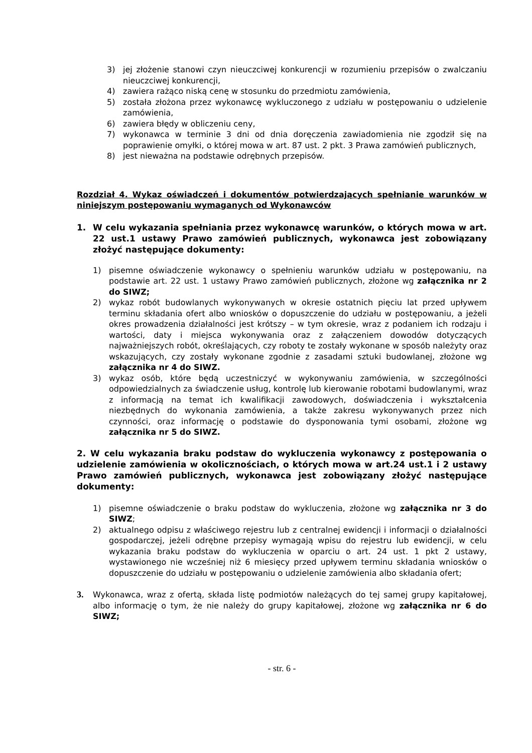3) jej złożenie stanowi czyn nieuczciwej konkurencji w rozumieniu przepisów o zwalczaniu nieuczciwej konkurencji,
4) zawiera rażąco niską cenę w stosunku do przedmiotu zamówienia,
5) została złożona przez wykonawcę wykluczonego z udziału w postępowaniu o udzielenie zamówienia,
6) zawiera błędy w obliczeniu ceny,
7) wykonawca w terminie 3 dni od dnia doręczenia zawiadomienia nie zgodził się na poprawienie omyłki, o której mowa w art. 87 ust. 2 pkt. 3 Prawa zamówień publicznych,
8) jest nieważna na podstawie odrębnych przepisów.
Rozdział 4. Wykaz oświadczeń i dokumentów potwierdzających spełnianie warunków w niniejszym postępowaniu wymaganych od Wykonawców
1. W celu wykazania spełniania przez wykonawcę warunków, o których mowa w art. 22 ust.1 ustawy Prawo zamówień publicznych, wykonawca jest zobowiązany złożyć następujące dokumenty:
1) pisemne oświadczenie wykonawcy o spełnieniu warunków udziału w postępowaniu, na podstawie art. 22 ust. 1 ustawy Prawo zamówień publicznych, złożone wg załącznika nr 2 do SIWZ;
2) wykaz robót budowlanych wykonywanych w okresie ostatnich pięciu lat przed upływem terminu składania ofert albo wniosków o dopuszczenie do udziału w postępowaniu, a jeżeli okres prowadzenia działalności jest krótszy – w tym okresie, wraz z podaniem ich rodzaju i wartości, daty i miejsca wykonywania oraz z załączeniem dowodów dotyczących najważniejszych robót, określających, czy roboty te zostały wykonane w sposób należyty oraz wskazujących, czy zostały wykonane zgodnie z zasadami sztuki budowlanej, złożone wg załącznika nr 4 do SIWZ.
3) wykaz osób, które będą uczestniczyć w wykonywaniu zamówienia, w szczególności odpowiedzialnych za świadczenie usług, kontrolę lub kierowanie robotami budowlanymi, wraz z informacją na temat ich kwalifikacji zawodowych, doświadczenia i wykształcenia niezbędnych do wykonania zamówienia, a także zakresu wykonywanych przez nich czynności, oraz informację o podstawie do dysponowania tymi osobami, złożone wg załącznika nr 5 do SIWZ.
2. W celu wykazania braku podstaw do wykluczenia wykonawcy z postępowania o udzielenie zamówienia w okolicznościach, o których mowa w art.24 ust.1 i 2 ustawy Prawo zamówień publicznych, wykonawca jest zobowiązany złożyć następujące dokumenty:
1) pisemne oświadczenie o braku podstaw do wykluczenia, złożone wg załącznika nr 3 do SIWZ;
2) aktualnego odpisu z właściwego rejestru lub z centralnej ewidencji i informacji o działalności gospodarczej, jeżeli odrębne przepisy wymagają wpisu do rejestru lub ewidencji, w celu wykazania braku podstaw do wykluczenia w oparciu o art. 24 ust. 1 pkt 2 ustawy, wystawionego nie wcześniej niż 6 miesięcy przed upływem terminu składania wniosków o dopuszczenie do udziału w postępowaniu o udzielenie zamówienia albo składania ofert;
3. Wykonawca, wraz z ofertą, składa listę podmiotów należących do tej samej grupy kapitałowej, albo informację o tym, że nie należy do grupy kapitałowej, złożone wg załącznika nr 6 do SIWZ;
- str. 6 -